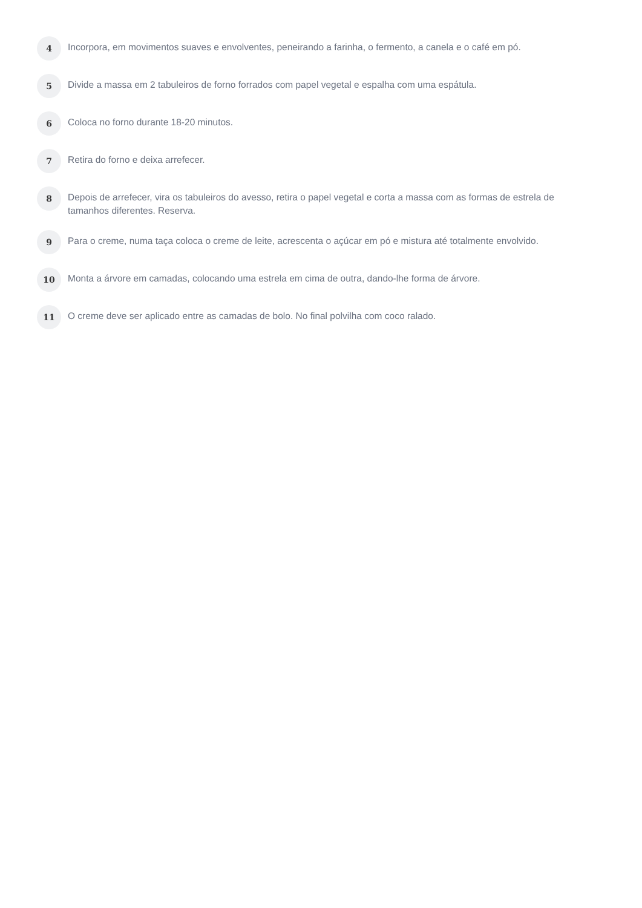4
Incorpora, em movimentos suaves e envolventes, peneirando a farinha, o fermento, a canela e o café em pó.
5
Divide a massa em 2 tabuleiros de forno forrados com papel vegetal e espalha com uma espátula.
6
Coloca no forno durante 18-20 minutos.
7
Retira do forno e deixa arrefecer.
8
Depois de arrefecer, vira os tabuleiros do avesso, retira o papel vegetal e corta a massa com as formas de estrela de tamanhos diferentes. Reserva.
9
Para o creme, numa taça coloca o creme de leite, acrescenta o açúcar em pó e mistura até totalmente envolvido.
10
Monta a árvore em camadas, colocando uma estrela em cima de outra, dando-lhe forma de árvore.
11
O creme deve ser aplicado entre as camadas de bolo. No final polvilha com coco ralado.